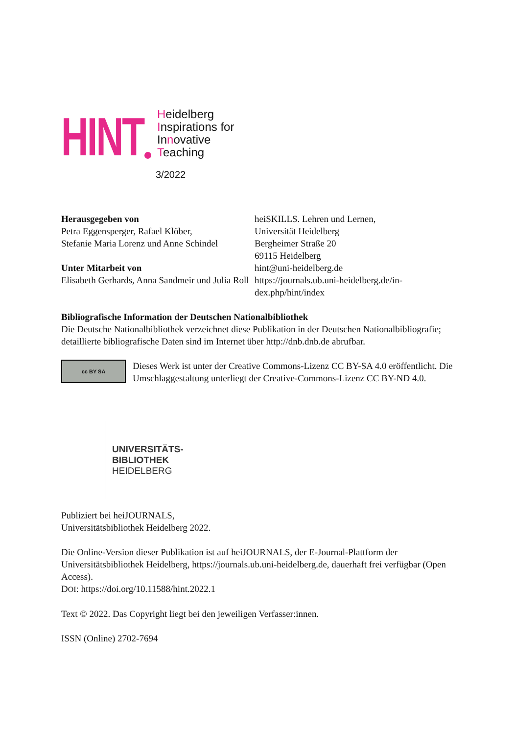HINT
Heidelberg
Inspirations for
Innovative
Teaching
3/2022
Herausgegeben von
Petra Eggensperger, Rafael Klöber,
Stefanie Maria Lorenz und Anne Schindel
Unter Mitarbeit von
Elisabeth Gerhards, Anna Sandmeir und Julia Roll
heiSKILLS. Lehren und Lernen,
Universität Heidelberg
Bergheimer Straße 20
69115 Heidelberg
hint@uni-heidelberg.de
https://journals.ub.uni-heidelberg.de/in-dex.php/hint/index
Bibliografische Information der Deutschen Nationalbibliothek
Die Deutsche Nationalbibliothek verzeichnet diese Publikation in der Deutschen Nationalbibliografie; detaillierte bibliografische Daten sind im Internet über http://dnb.dnb.de abrufbar.
cc BY SA
Dieses Werk ist unter der Creative Commons-Lizenz CC BY-SA 4.0 eröffentlicht. Die Umschlaggestaltung unterliegt der Creative-Commons-Lizenz CC BY-ND 4.0.
UNIVERSITÄTS-
BIBLIOTHEK
HEIDELBERG
Publiziert bei heiJOURNALS,
Universitätsbibliothek Heidelberg 2022.
Die Online-Version dieser Publikation ist auf heiJOURNALS, der E-Journal-Plattform der Universitätsbibliothek Heidelberg, https://journals.ub.uni-heidelberg.de, dauerhaft frei verfügbar (Open Access).
DOI: https://doi.org/10.11588/hint.2022.1
Text © 2022. Das Copyright liegt bei den jeweiligen Verfasser:innen.
ISSN (Online) 2702-7694